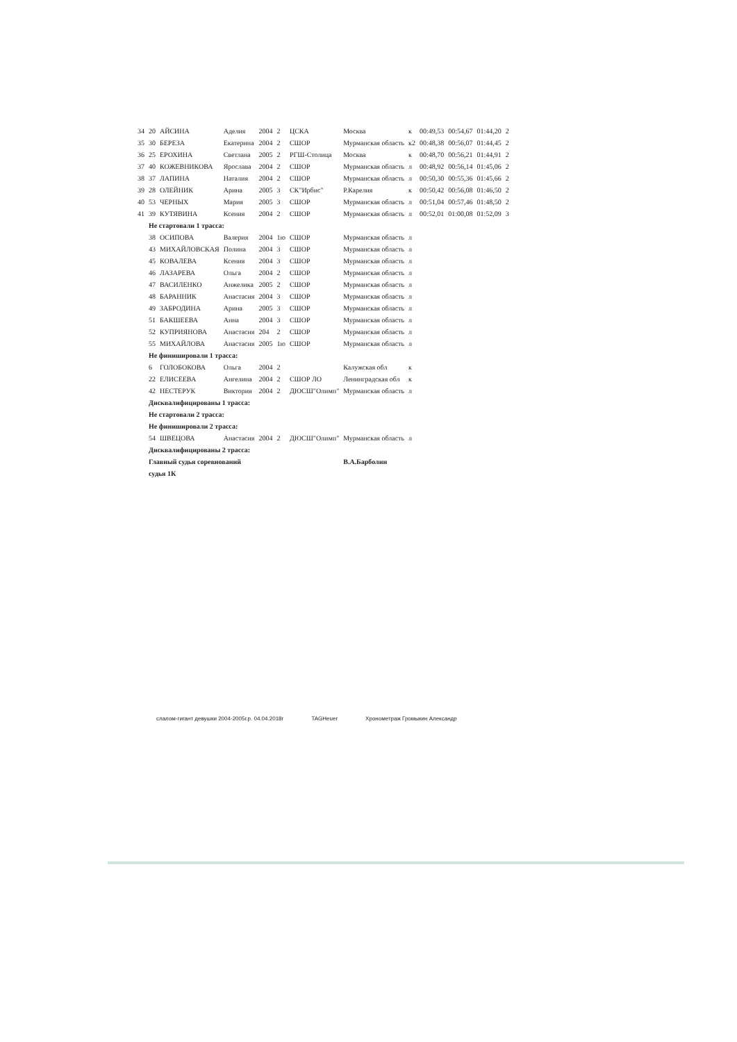| 34 | 20 | АЙСИНА | Аделия | 2004 | 2 | ЦСКА | Москва | к | 00:49,53 | 00:54,67 | 01:44,20 | 2 |
| 35 | 30 | БЕРЕЗА | Екатерина | 2004 | 2 | СШОР | Мурманская область | к2 | 00:48,38 | 00:56,07 | 01:44,45 | 2 |
| 36 | 25 | ЕРОХИНА | Светлана | 2005 | 2 | РГШ-Столица | Москва | к | 00:48,70 | 00:56,21 | 01:44,91 | 2 |
| 37 | 40 | КОЖЕВНИКОВА | Ярослава | 2004 | 2 | СШОР | Мурманская область | л | 00:48,92 | 00:56,14 | 01:45,06 | 2 |
| 38 | 37 | ЛАПИНА | Наталия | 2004 | 2 | СШОР | Мурманская область | л | 00:50,30 | 00:55,36 | 01:45,66 | 2 |
| 39 | 28 | ОЛЕЙНИК | Арина | 2005 | 3 | СК"Ирбис" | Р.Карелия | к | 00:50,42 | 00:56,08 | 01:46,50 | 2 |
| 40 | 53 | ЧЕРНЫХ | Мария | 2005 | 3 | СШОР | Мурманская область | л | 00:51,04 | 00:57,46 | 01:48,50 | 2 |
| 41 | 39 | КУТЯВИНА | Ксения | 2004 | 2 | СШОР | Мурманская область | л | 00:52,01 | 01:00,08 | 01:52,09 | 3 |
| | Не стартовали 1 трасса: | | | | | | | | | | | |
| | 38 | ОСИПОВА | Валерия | 2004 | 1ю | СШОР | Мурманская область | л | | | | |
| | 43 | МИХАЙЛОВСКАЯ | Полина | 2004 | 3 | СШОР | Мурманская область | л | | | | |
| | 45 | КОВАЛЕВА | Ксения | 2004 | 3 | СШОР | Мурманская область | л | | | | |
| | 46 | ЛАЗАРЕВА | Ольга | 2004 | 2 | СШОР | Мурманская область | л | | | | |
| | 47 | ВАСИЛЕНКО | Анжелика | 2005 | 2 | СШОР | Мурманская область | л | | | | |
| | 48 | БАРАННИК | Анастасия | 2004 | 3 | СШОР | Мурманская область | л | | | | |
| | 49 | ЗАБРОДИНА | Арина | 2005 | 3 | СШОР | Мурманская область | л | | | | |
| | 51 | БАКШЕЕВА | Анна | 2004 | 3 | СШОР | Мурманская область | л | | | | |
| | 52 | КУПРИЯНОВА | Анастасия | 204 | 2 | СШОР | Мурманская область | л | | | | |
| | 55 | МИХАЙЛОВА | Анастасия | 2005 | 1ю | СШОР | Мурманская область | л | | | | |
| | Не финишировали 1 трасса: | | | | | | | | | | | |
| | 6 | ГОЛОБОКОВА | Ольга | 2004 | 2 | | Калужская обл | к | | | | |
| | 22 | ЕЛИСЕЕВА | Ангелина | 2004 | 2 | СШОР ЛО | Ленинградская обл | к | | | | |
| | 42 | НЕСТЕРУК | Виктория | 2004 | 2 | ДЮСШ"Олимп" | Мурманская область | л | | | | |
| | Дисквалифицированы 1 трасса: | | | | | | | | | | | |
| | Не стартовали 2 трасса: | | | | | | | | | | | |
| | Не финишировали 2 трасса: | | | | | | | | | | | |
| | 54 | ШВЕЦОВА | Анастасия | 2004 | 2 | ДЮСШ"Олимп" | Мурманская область | л | | | | |
| | Дисквалифицированы 2 трасса: | | | | | | | | | | | |
| | Главный судья соревнований | | | | | | В.А.Барболин | | | | | |
| | судья 1К | | | | | | | | | | | |
слалом-гигант девушки 2004-2005г.р. 04.04.2018г TAGHeuer Хронометраж Громыкин Александр